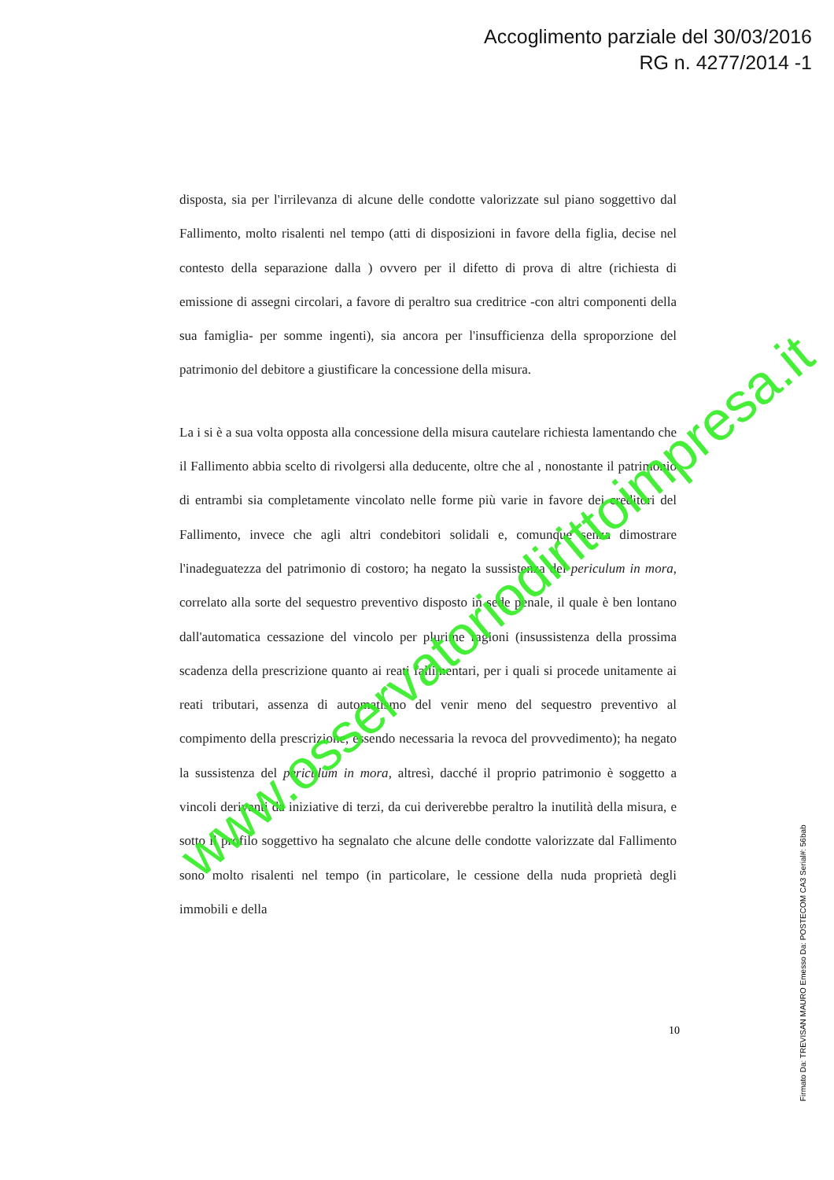Accoglimento parziale del 30/03/2016
RG n. 4277/2014 -1
disposta, sia per l'irrilevanza di alcune delle condotte valorizzate sul piano soggettivo dal Fallimento, molto risalenti nel tempo (atti di disposizioni in favore della figlia, decise nel contesto della separazione dalla ) ovvero per il difetto di prova di altre (richiesta di emissione di assegni circolari, a favore di peraltro sua creditrice -con altri componenti della sua famiglia- per somme ingenti), sia ancora per l'insufficienza della sproporzione del patrimonio del debitore a giustificare la concessione della misura.
La i si è a sua volta opposta alla concessione della misura cautelare richiesta lamentando che il Fallimento abbia scelto di rivolgersi alla deducente, oltre che al , nonostante il patrimonio di entrambi sia completamente vincolato nelle forme più varie in favore dei creditori del Fallimento, invece che agli altri condebitori solidali e, comunque senza dimostrare l'inadeguatezza del patrimonio di costoro; ha negato la sussistenza del periculum in mora, correlato alla sorte del sequestro preventivo disposto in sede penale, il quale è ben lontano dall'automatica cessazione del vincolo per plurime ragioni (insussistenza della prossima scadenza della prescrizione quanto ai reati fallimentari, per i quali si procede unitamente ai reati tributari, assenza di automatismo del venir meno del sequestro preventivo al compimento della prescrizione, essendo necessaria la revoca del provvedimento); ha negato la sussistenza del periculum in mora, altresì, dacché il proprio patrimonio è soggetto a vincoli derivanti da iniziative di terzi, da cui deriverebbe peraltro la inutilità della misura, e sotto il profilo soggettivo ha segnalato che alcune delle condotte valorizzate dal Fallimento sono molto risalenti nel tempo (in particolare, le cessione della nuda proprietà degli immobili e della
10
Firmato Da: TREVISAN MAURO Emesso Da: POSTECOM CA3 Serial#: 56bab
www.osservatoriodirittoimpresa.it